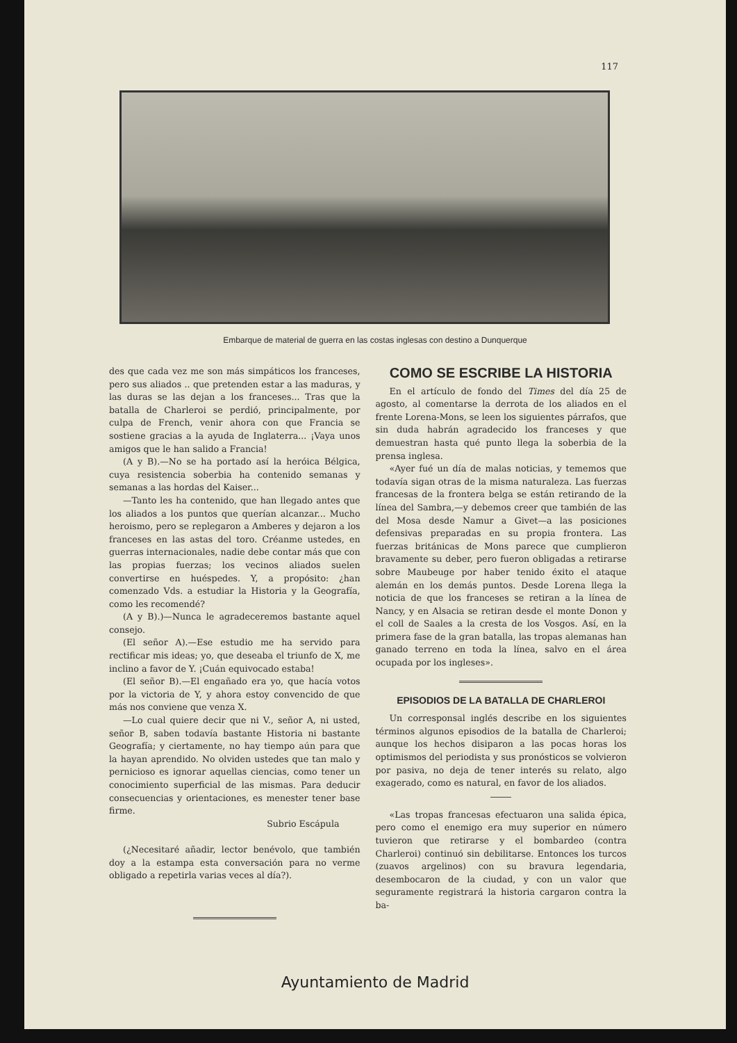117
Embarque de material de guerra en las costas inglesas con destino a Dunquerque
des que cada vez me son más simpáticos los franceses, pero sus aliados .. que pretenden estar a las maduras, y las duras se las dejan a los franceses... Tras que la batalla de Charleroi se perdió, principalmente, por culpa de French, venir ahora con que Francia se sostiene gracias a la ayuda de Inglaterra... ¡Vaya unos amigos que le han salido a Francia!
(A y B).—No se ha portado así la heróica Bélgica, cuya resistencia soberbia ha contenido semanas y semanas a las hordas del Kaiser...
—Tanto les ha contenido, que han llegado antes que los aliados a los puntos que querían alcanzar... Mucho heroismo, pero se replegaron a Amberes y dejaron a los franceses en las astas del toro. Créanme ustedes, en guerras internacionales, nadie debe contar más que con las propias fuerzas; los vecinos aliados suelen convertirse en huéspedes. Y, a propósito: ¿han comenzado Vds. a estudiar la Historia y la Geografía, como les recomendé?
(A y B).)—Nunca le agradeceremos bastante aquel consejo.
(El señor A).—Ese estudio me ha servido para rectificar mis ideas; yo, que deseaba el triunfo de X, me inclino a favor de Y. ¡Cuán equivocado estaba!
(El señor B).—El engañado era yo, que hacía votos por la victoria de Y, y ahora estoy convencido de que más nos conviene que venza X.
—Lo cual quiere decir que ni V., señor A, ni usted, señor B, saben todavía bastante Historia ni bastante Geografía; y ciertamente, no hay tiempo aún para que la hayan aprendido. No olviden ustedes que tan malo y pernicioso es ignorar aquellas ciencias, como tener un conocimiento superficial de las mismas. Para deducir consecuencias y orientaciones, es menester tener base firme.
Subrio Escápula
(¿Necesitaré añadir, lector benévolo, que también doy a la estampa esta conversación para no verme obligado a repetirla varias veces al día?).
COMO SE ESCRIBE LA HISTORIA
En el artículo de fondo del Times del día 25 de agosto, al comentarse la derrota de los aliados en el frente Lorena-Mons, se leen los siguientes párrafos, que sin duda habrán agradecido los franceses y que demuestran hasta qué punto llega la soberbia de la prensa inglesa.
«Ayer fué un día de malas noticias, y tememos que todavía sigan otras de la misma naturaleza. Las fuerzas francesas de la frontera belga se están retirando de la línea del Sambra,—y debemos creer que también de las del Mosa desde Namur a Givet—a las posiciones defensivas preparadas en su propia frontera. Las fuerzas británicas de Mons parece que cumplieron bravamente su deber, pero fueron obligadas a retirarse sobre Maubeuge por haber tenido éxito el ataque alemán en los demás puntos. Desde Lorena llega la noticia de que los franceses se retiran a la línea de Nancy, y en Alsacia se retiran desde el monte Donon y el coll de Saales a la cresta de los Vosgos. Así, en la primera fase de la gran batalla, las tropas alemanas han ganado terreno en toda la línea, salvo en el área ocupada por los ingleses».
EPISODIOS DE LA BATALLA DE CHARLEROI
Un corresponsal inglés describe en los siguientes términos algunos episodios de la batalla de Charleroi; aunque los hechos disiparon a las pocas horas los optimismos del periodista y sus pronósticos se volvieron por pasiva, no deja de tener interés su relato, algo exagerado, como es natural, en favor de los aliados.
«Las tropas francesas efectuaron una salida épica, pero como el enemigo era muy superior en número tuvieron que retirarse y el bombardeo (contra Charleroi) continuó sin debilitarse. Entonces los turcos (zuavos argelinos) con su bravura legendaria, desembocaron de la ciudad, y con un valor que seguramente registrará la historia cargaron contra la ba-
Ayuntamiento de Madrid